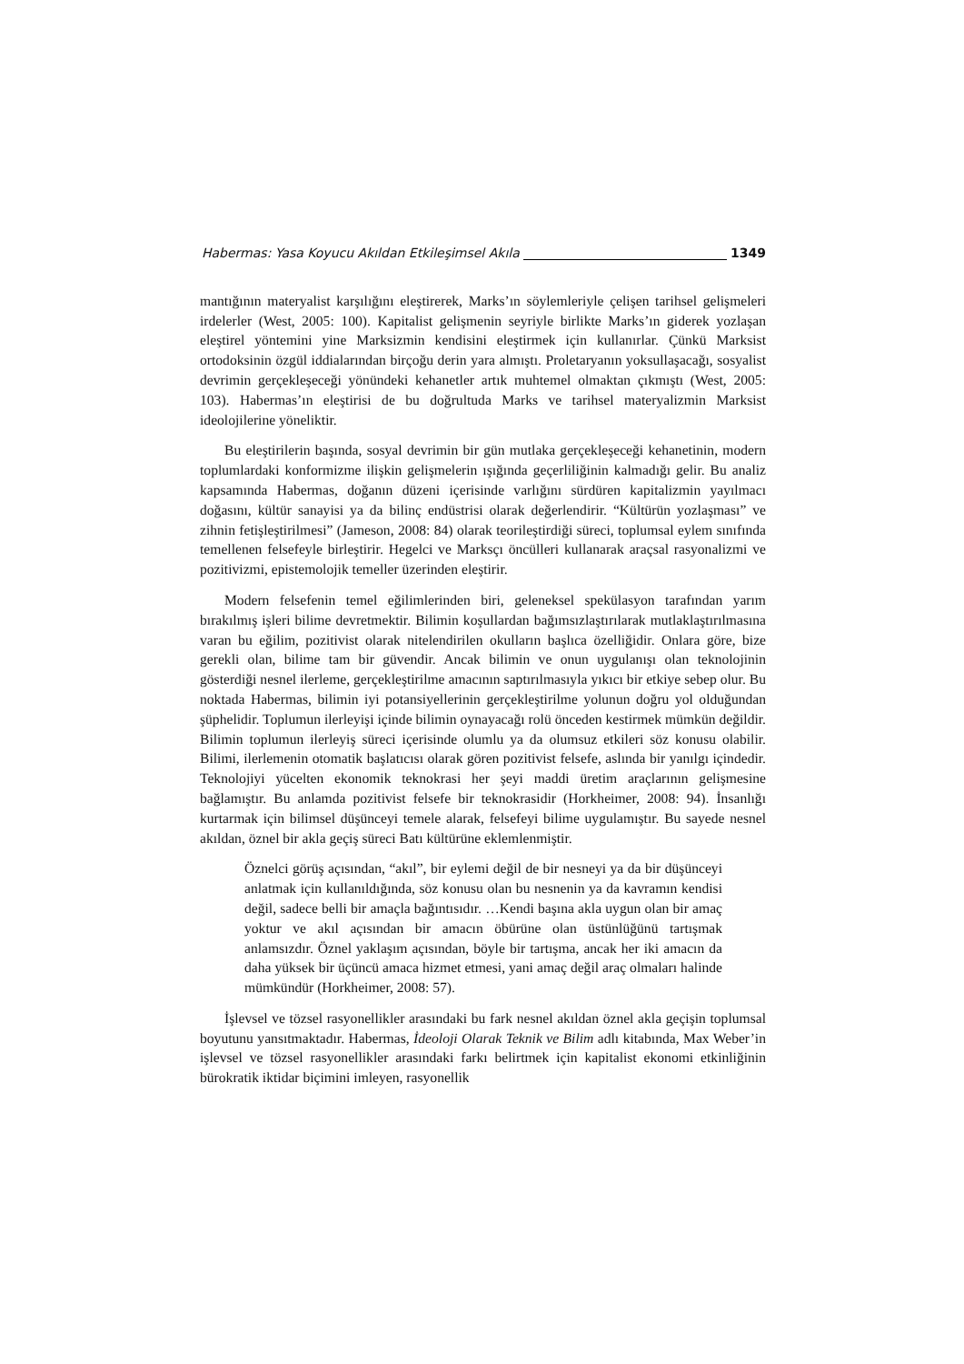Habermas: Yasa Koyucu Akıldan Etkileşimsel Akıla 1349
mantığının materyalist karşılığını eleştirerek, Marks’ın söylemleriyle çelişen tarihsel gelişmeleri irdelerler (West, 2005: 100). Kapitalist gelişmenin seyriyle birlikte Marks’ın giderek yozlaşan eleştirel yöntemini yine Marksizmin kendisini eleştirmek için kullanırlar. Çünkü Marksist ortodoksinin özgül iddialarından birçoğu derin yara almıştı. Proletaryanın yoksullaşacağı, sosyalist devrimin gerçekleşeceği yönündeki kehanetler artık muhtemel olmaktan çıkmıştı (West, 2005: 103). Habermas’ın eleştirisi de bu doğrultuda Marks ve tarihsel materyalizmin Marksist ideolojilerine yöneliktir.
Bu eleştirilerin başında, sosyal devrimin bir gün mutlaka gerçekleşeceği kehanetinin, modern toplumlardaki konformizme ilişkin gelişmelerin ışığında geçerliliğinin kalmadığı gelir. Bu analiz kapsamında Habermas, doğanın düzeni içerisinde varlığını sürdüren kapitalizmin yayılmacı doğasını, kültür sanayisi ya da bilinç endüstrisi olarak değerlendirir. “Kültürün yozlaşması” ve zihnin fetişleştirilmesi” (Jameson, 2008: 84) olarak teorileştirdiği süreci, toplumsal eylem sınıfında temellenen felsefeyle birleştirir. Hegelci ve Marksçı öncülleri kullanarak araçsal rasyonalizmi ve pozitivizmi, epistemolojik temeller üzerinden eleştirir.
Modern felsefenin temel eğilimlerinden biri, geleneksel spekülasyon tarafından yarım bırakılmış işleri bilime devretmektir. Bilimin koşullardan bağımsızlaştırılarak mutlaklaştırılmasına varan bu eğilim, pozitivist olarak nitelendirilen okulların başlıca özelliğidir. Onlara göre, bize gerekli olan, bilime tam bir güvendir. Ancak bilimin ve onun uygulanışı olan teknolojinin gösterdiği nesnel ilerleme, gerçekleştirilme amacının saptırılmasıyla yıkıcı bir etkiye sebep olur. Bu noktada Habermas, bilimin iyi potansiyellerinin gerçekleştirilme yolunun doğru yol olduğundan şüphelidir. Toplumun ilerleyişi içinde bilimin oynayacağı rolü önceden kestirmek mümkün değildir. Bilimin toplumun ilerleyiş süreci içerisinde olumlu ya da olumsuz etkileri söz konusu olabilir. Bilimi, ilerlemenin otomatik başlatıcısı olarak gören pozitivist felsefe, aslında bir yanılgı içindedir. Teknolojiyi yücelten ekonomik teknokrasi her şeyi maddi üretim araçlarının gelişmesine bağlamıştır. Bu anlamda pozitivist felsefe bir teknokrasidir (Horkheimer, 2008: 94). İnsanlığı kurtarmak için bilimsel düşünceyi temele alarak, felsefeyi bilime uygulamıştır. Bu sayede nesnel akıldan, öznel bir akla geçiş süreci Batı kültürüne eklemlenmiştir.
Öznelci görüş açısından, “akıl”, bir eylemi değil de bir nesneyi ya da bir düşünceyi anlatmak için kullanıldığında, söz konusu olan bu nesnenin ya da kavramın kendisi değil, sadece belli bir amaçla bağıntısıdır. …Kendi başına akla uygun olan bir amaç yoktur ve akıl açısından bir amacın öbürüne olan üstünlüğünü tartışmak anlamsızdır. Öznel yaklaşım açısından, böyle bir tartışma, ancak her iki amacın da daha yüksek bir üçüncü amaca hizmet etmesi, yani amaç değil araç olmaları halinde mümkündür (Horkheimer, 2008: 57).
İşlevsel ve tözsel rasyonellikler arasındaki bu fark nesnel akıldan öznel akla geçişin toplumsal boyutunu yansıtmaktadır. Habermas, İdeoloji Olarak Teknik ve Bilim adlı kitabında, Max Weber’in işlevsel ve tözsel rasyonellikler arasındaki farkı belirtmek için kapitalist ekonomi etkinliğinin bürokratik iktidar biçimini imleyen, rasyonellik